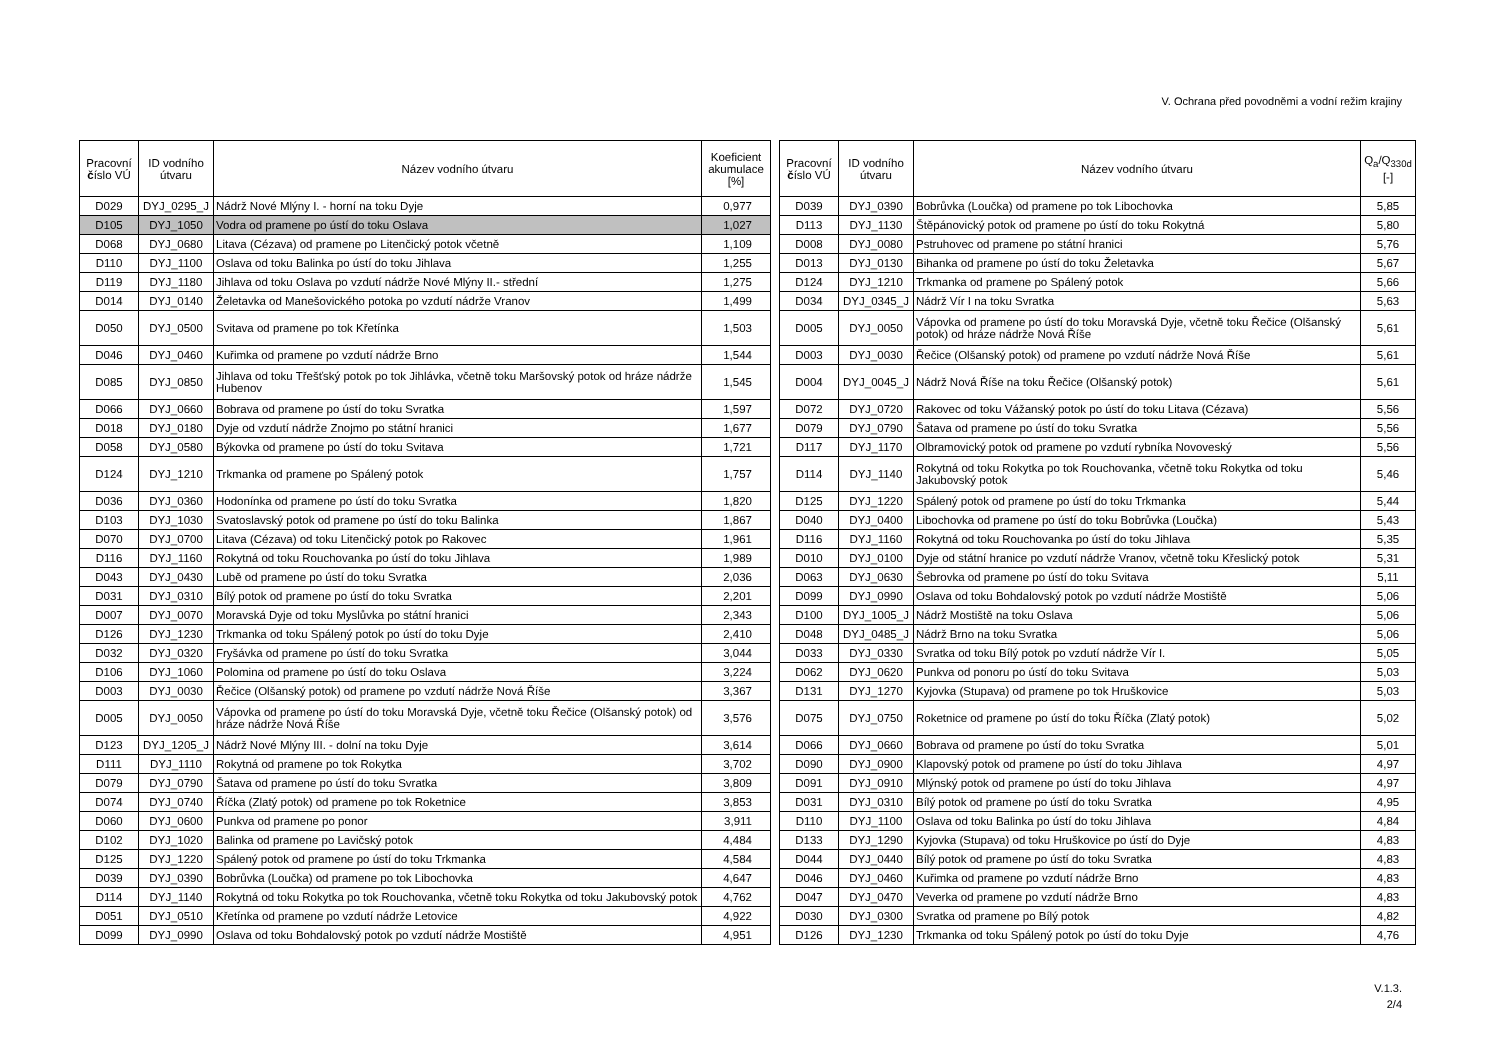V. Ochrana před povodněmi a vodní režim krajiny
| Pracovní č íslo VÚ | ID vodního útvaru | Název vodního útvaru | Koeficient akumulace [%] |
| --- | --- | --- | --- |
| D029 | DYJ_0295_J | Nádrž Nové Mlýny I. - horní na toku Dyje | 0,977 |
| D105 | DYJ_1050 | Vodra od pramene po ústí do toku Oslava | 1,027 |
| D068 | DYJ_0680 | Litava (Cézava) od pramene po Litenčický potok včetně | 1,109 |
| D110 | DYJ_1100 | Oslava od toku Balinka po ústí do toku Jihlava | 1,255 |
| D119 | DYJ_1180 | Jihlava od toku Oslava po vzdutí nádrže Nové Mlýny II.- střední | 1,275 |
| D014 | DYJ_0140 | Želetavka od Manešovického potoka po vzdutí nádrže Vranov | 1,499 |
| D050 | DYJ_0500 | Svitava od pramene po tok Křetínka | 1,503 |
| D046 | DYJ_0460 | Kuřimka od pramene po vzdutí nádrže Brno | 1,544 |
| D085 | DYJ_0850 | Jihlava od toku Třešťský potok po tok Jihlávka, včetně toku Maršovský potok od hráze nádrže Hubenov | 1,545 |
| D066 | DYJ_0660 | Bobrava od pramene po ústí do toku Svratka | 1,597 |
| D018 | DYJ_0180 | Dyje od vzdutí nádrže Znojmo po státní hranici | 1,677 |
| D058 | DYJ_0580 | Býkovka od pramene po ústí do toku Svitava | 1,721 |
| D124 | DYJ_1210 | Trkmanka od pramene po Spálený potok | 1,757 |
| D036 | DYJ_0360 | Hodonínka od pramene po ústí do toku Svratka | 1,820 |
| D103 | DYJ_1030 | Svatoslavský potok od pramene po ústí do toku Balinka | 1,867 |
| D070 | DYJ_0700 | Litava (Cézava) od toku Litenčický potok po Rakovec | 1,961 |
| D116 | DYJ_1160 | Rokytná od toku Rouchovanka po ústí do toku Jihlava | 1,989 |
| D043 | DYJ_0430 | Lubě od pramene po ústí do toku Svratka | 2,036 |
| D031 | DYJ_0310 | Bílý potok od pramene po ústí do toku Svratka | 2,201 |
| D007 | DYJ_0070 | Moravská Dyje od toku Myslůvka po státní hranici | 2,343 |
| D126 | DYJ_1230 | Trkmanka od toku Spálený potok po ústí do toku Dyje | 2,410 |
| D032 | DYJ_0320 | Fryšávka od pramene po ústí do toku Svratka | 3,044 |
| D106 | DYJ_1060 | Polomina od pramene po ústí do toku Oslava | 3,224 |
| D003 | DYJ_0030 | Řečice (Olšanský potok) od pramene po vzdutí nádrže Nová Říše | 3,367 |
| D005 | DYJ_0050 | Vápovka od pramene po ústí do toku Moravská Dyje, včetně toku Řečice (Olšanský potok) od hráze nádrže Nová Říše | 3,576 |
| D123 | DYJ_1205_J | Nádrž Nové Mlýny III. - dolní na toku Dyje | 3,614 |
| D111 | DYJ_1110 | Rokytná od pramene po tok Rokytka | 3,702 |
| D079 | DYJ_0790 | Šatava od pramene po ústí do toku Svratka | 3,809 |
| D074 | DYJ_0740 | Říčka (Zlatý potok) od pramene po tok Roketnice | 3,853 |
| D060 | DYJ_0600 | Punkva od pramene po ponor | 3,911 |
| D102 | DYJ_1020 | Balinka od pramene po Lavičský potok | 4,484 |
| D125 | DYJ_1220 | Spálený potok od pramene po ústí do toku Trkmanka | 4,584 |
| D039 | DYJ_0390 | Bobrůvka (Loučka) od pramene po tok Libochovka | 4,647 |
| D114 | DYJ_1140 | Rokytná od toku Rokytka po tok Rouchovanka, včetně toku Rokytka od toku Jakubovský potok | 4,762 |
| D051 | DYJ_0510 | Křetínka od pramene po vzdutí nádrže Letovice | 4,922 |
| D099 | DYJ_0990 | Oslava od toku Bohdalovský potok po vzdutí nádrže Mostiště | 4,951 |
| Pracovní č íslo VÚ | ID vodního útvaru | Název vodního útvaru | Q<sub>a</sub>/Q<sub>330d</sub> [-] |
| --- | --- | --- | --- |
| D039 | DYJ_0390 | Bobrůvka (Loučka) od pramene po tok Libochovka | 5,85 |
| D113 | DYJ_1130 | Štěpánovický potok od pramene po ústí do toku Rokytná | 5,80 |
| D008 | DYJ_0080 | Pstruhovec od pramene po státní hranici | 5,76 |
| D013 | DYJ_0130 | Bihanka od pramene po ústí do toku Želetavka | 5,67 |
| D124 | DYJ_1210 | Trkmanka od pramene po Spálený potok | 5,66 |
| D034 | DYJ_0345_J | Nádrž Vír I na toku Svratka | 5,63 |
| D005 | DYJ_0050 | Vápovka od pramene po ústí do toku Moravská Dyje, včetně toku Řečice (Olšanský potok) od hráze nádrže Nová Říše | 5,61 |
| D003 | DYJ_0030 | Řečice (Olšanský potok) od pramene po vzdutí nádrže Nová Říše | 5,61 |
| D004 | DYJ_0045_J | Nádrž Nová Říše na toku Řečice (Olšanský potok) | 5,61 |
| D072 | DYJ_0720 | Rakovec od toku Vážanský potok po ústí do toku Litava (Cézava) | 5,56 |
| D079 | DYJ_0790 | Šatava od pramene po ústí do toku Svratka | 5,56 |
| D117 | DYJ_1170 | Olbramovický potok od pramene po vzdutí rybníka Novoveský | 5,56 |
| D114 | DYJ_1140 | Rokytná od toku Rokytka po tok Rouchovanka, včetně toku Rokytka od toku Jakubovský potok | 5,46 |
| D125 | DYJ_1220 | Spálený potok od pramene po ústí do toku Trkmanka | 5,44 |
| D040 | DYJ_0400 | Libochovka od pramene po ústí do toku Bobrůvka (Loučka) | 5,43 |
| D116 | DYJ_1160 | Rokytná od toku Rouchovanka po ústí do toku Jihlava | 5,35 |
| D010 | DYJ_0100 | Dyje od státní hranice po vzdutí nádrže Vranov, včetně toku Křeslický potok | 5,31 |
| D063 | DYJ_0630 | Šebrovka od pramene po ústí do toku Svitava | 5,11 |
| D099 | DYJ_0990 | Oslava od toku Bohdalovský potok po vzdutí nádrže Mostiště | 5,06 |
| D100 | DYJ_1005_J | Nádrž Mostiště na toku Oslava | 5,06 |
| D048 | DYJ_0485_J | Nádrž Brno na toku Svratka | 5,06 |
| D033 | DYJ_0330 | Svratka od toku Bílý potok po vzdutí nádrže Vír I. | 5,05 |
| D062 | DYJ_0620 | Punkva od ponoru po ústí do toku Svitava | 5,03 |
| D131 | DYJ_1270 | Kyjovka (Stupava) od pramene po tok Hruškovice | 5,03 |
| D075 | DYJ_0750 | Roketnice od pramene po ústí do toku Říčka (Zlatý potok) | 5,02 |
| D066 | DYJ_0660 | Bobrava od pramene po ústí do toku Svratka | 5,01 |
| D090 | DYJ_0900 | Klapovský potok od pramene po ústí do toku Jihlava | 4,97 |
| D091 | DYJ_0910 | Mlýnský potok od pramene po ústí do toku Jihlava | 4,97 |
| D031 | DYJ_0310 | Bílý potok od pramene po ústí do toku Svratka | 4,95 |
| D110 | DYJ_1100 | Oslava od toku Balinka po ústí do toku Jihlava | 4,84 |
| D133 | DYJ_1290 | Kyjovka (Stupava) od toku Hruškovice po ústí do Dyje | 4,83 |
| D044 | DYJ_0440 | Bílý potok od pramene po ústí do toku Svratka | 4,83 |
| D046 | DYJ_0460 | Kuřimka od pramene po vzdutí nádrže Brno | 4,83 |
| D047 | DYJ_0470 | Veverka od pramene po vzdutí nádrže Brno | 4,83 |
| D030 | DYJ_0300 | Svratka od pramene po Bílý potok | 4,82 |
| D126 | DYJ_1230 | Trkmanka od toku Spálený potok po ústí do toku Dyje | 4,76 |
V.1.3.
2/4